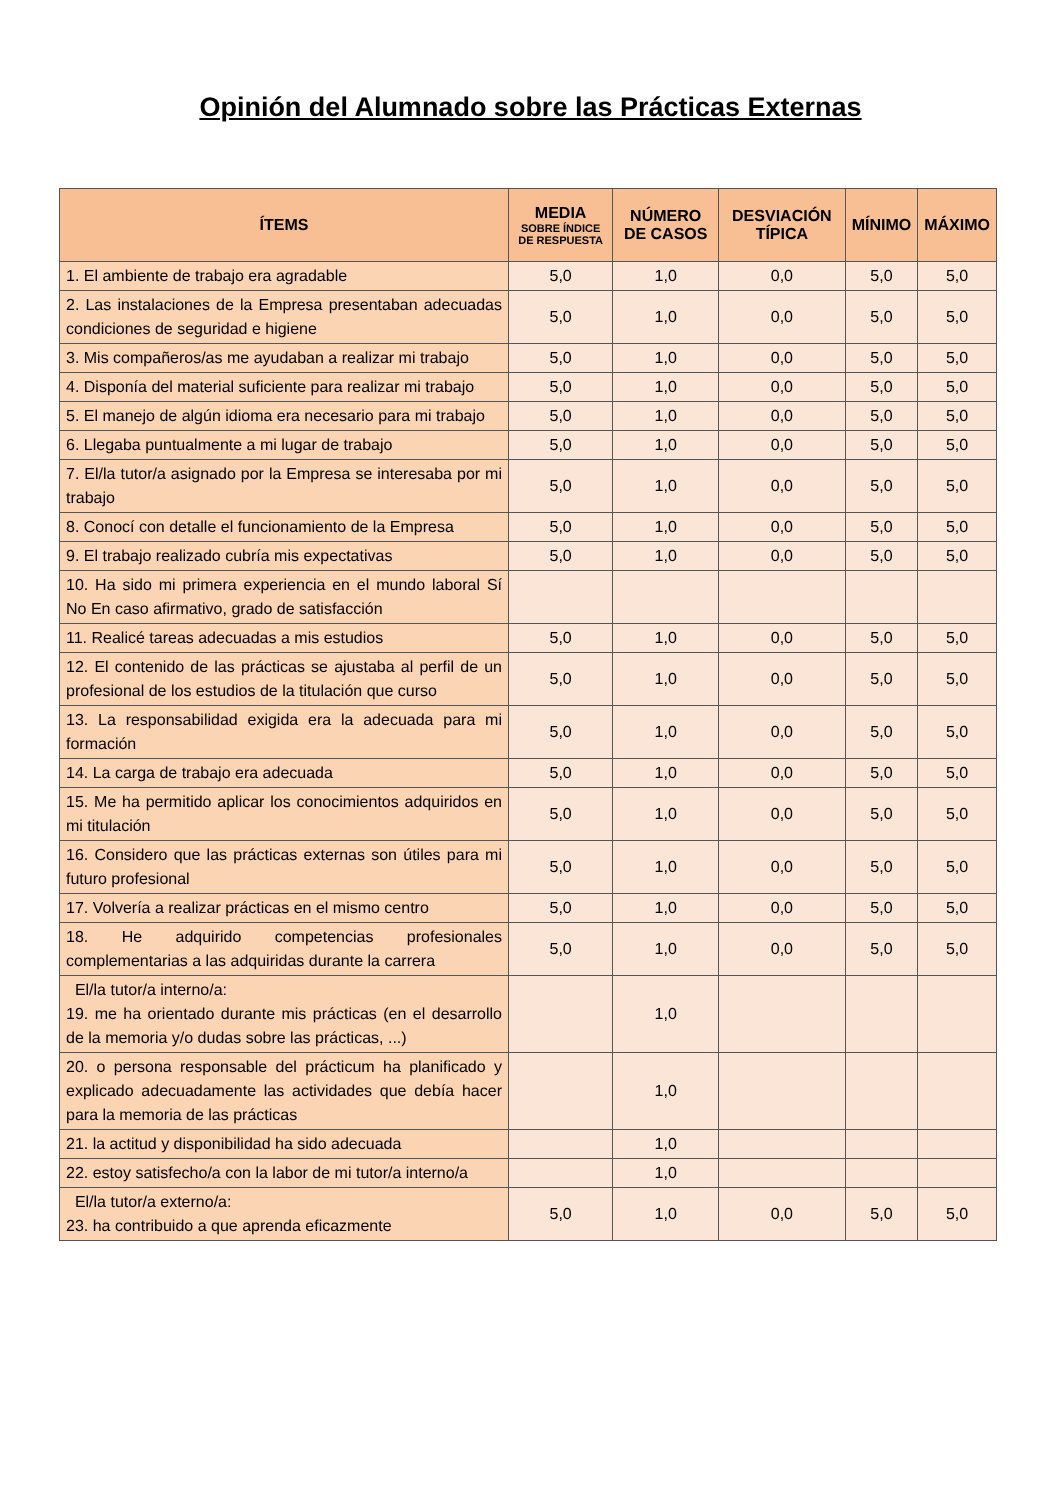Opinión del Alumnado sobre las Prácticas Externas
| ÍTEMS | MEDIA SOBRE ÍNDICE DE RESPUESTA | NÚMERO DE CASOS | DESVIACIÓN TÍPICA | MÍNIMO | MÁXIMO |
| --- | --- | --- | --- | --- | --- |
| 1. El ambiente de trabajo era agradable | 5,0 | 1,0 | 0,0 | 5,0 | 5,0 |
| 2. Las instalaciones de la Empresa presentaban adecuadas condiciones de seguridad e higiene | 5,0 | 1,0 | 0,0 | 5,0 | 5,0 |
| 3. Mis compañeros/as me ayudaban a realizar mi trabajo | 5,0 | 1,0 | 0,0 | 5,0 | 5,0 |
| 4. Disponía del material suficiente para realizar mi trabajo | 5,0 | 1,0 | 0,0 | 5,0 | 5,0 |
| 5. El manejo de algún idioma era necesario para mi trabajo | 5,0 | 1,0 | 0,0 | 5,0 | 5,0 |
| 6. Llegaba puntualmente a mi lugar de trabajo | 5,0 | 1,0 | 0,0 | 5,0 | 5,0 |
| 7. El/la tutor/a asignado por la Empresa se interesaba por mi trabajo | 5,0 | 1,0 | 0,0 | 5,0 | 5,0 |
| 8. Conocí con detalle el funcionamiento de la Empresa | 5,0 | 1,0 | 0,0 | 5,0 | 5,0 |
| 9. El trabajo realizado cubría mis expectativas | 5,0 | 1,0 | 0,0 | 5,0 | 5,0 |
| 10. Ha sido mi primera experiencia en el mundo laboral Sí No En caso afirmativo, grado de satisfacción | | | | | |
| 11. Realicé tareas adecuadas a mis estudios | 5,0 | 1,0 | 0,0 | 5,0 | 5,0 |
| 12. El contenido de las prácticas se ajustaba al perfil de un profesional de los estudios de la titulación que curso | 5,0 | 1,0 | 0,0 | 5,0 | 5,0 |
| 13. La responsabilidad exigida era la adecuada para mi formación | 5,0 | 1,0 | 0,0 | 5,0 | 5,0 |
| 14. La carga de trabajo era adecuada | 5,0 | 1,0 | 0,0 | 5,0 | 5,0 |
| 15. Me ha permitido aplicar los conocimientos adquiridos en mi titulación | 5,0 | 1,0 | 0,0 | 5,0 | 5,0 |
| 16. Considero que las prácticas externas son útiles para mi futuro profesional | 5,0 | 1,0 | 0,0 | 5,0 | 5,0 |
| 17. Volvería a realizar prácticas en el mismo centro | 5,0 | 1,0 | 0,0 | 5,0 | 5,0 |
| 18. He adquirido competencias profesionales complementarias a las adquiridas durante la carrera | 5,0 | 1,0 | 0,0 | 5,0 | 5,0 |
| El/la tutor/a interno/a: 19. me ha orientado durante mis prácticas (en el desarrollo de la memoria y/o dudas sobre las prácticas, ...) | | 1,0 | | | |
| 20. o persona responsable del prácticum ha planificado y explicado adecuadamente las actividades que debía hacer para la memoria de las prácticas | | 1,0 | | | |
| 21. la actitud y disponibilidad ha sido adecuada | | 1,0 | | | |
| 22. estoy satisfecho/a con la labor de mi tutor/a interno/a | | 1,0 | | | |
| El/la tutor/a externo/a: 23. ha contribuido a que aprenda eficazmente | 5,0 | 1,0 | 0,0 | 5,0 | 5,0 |